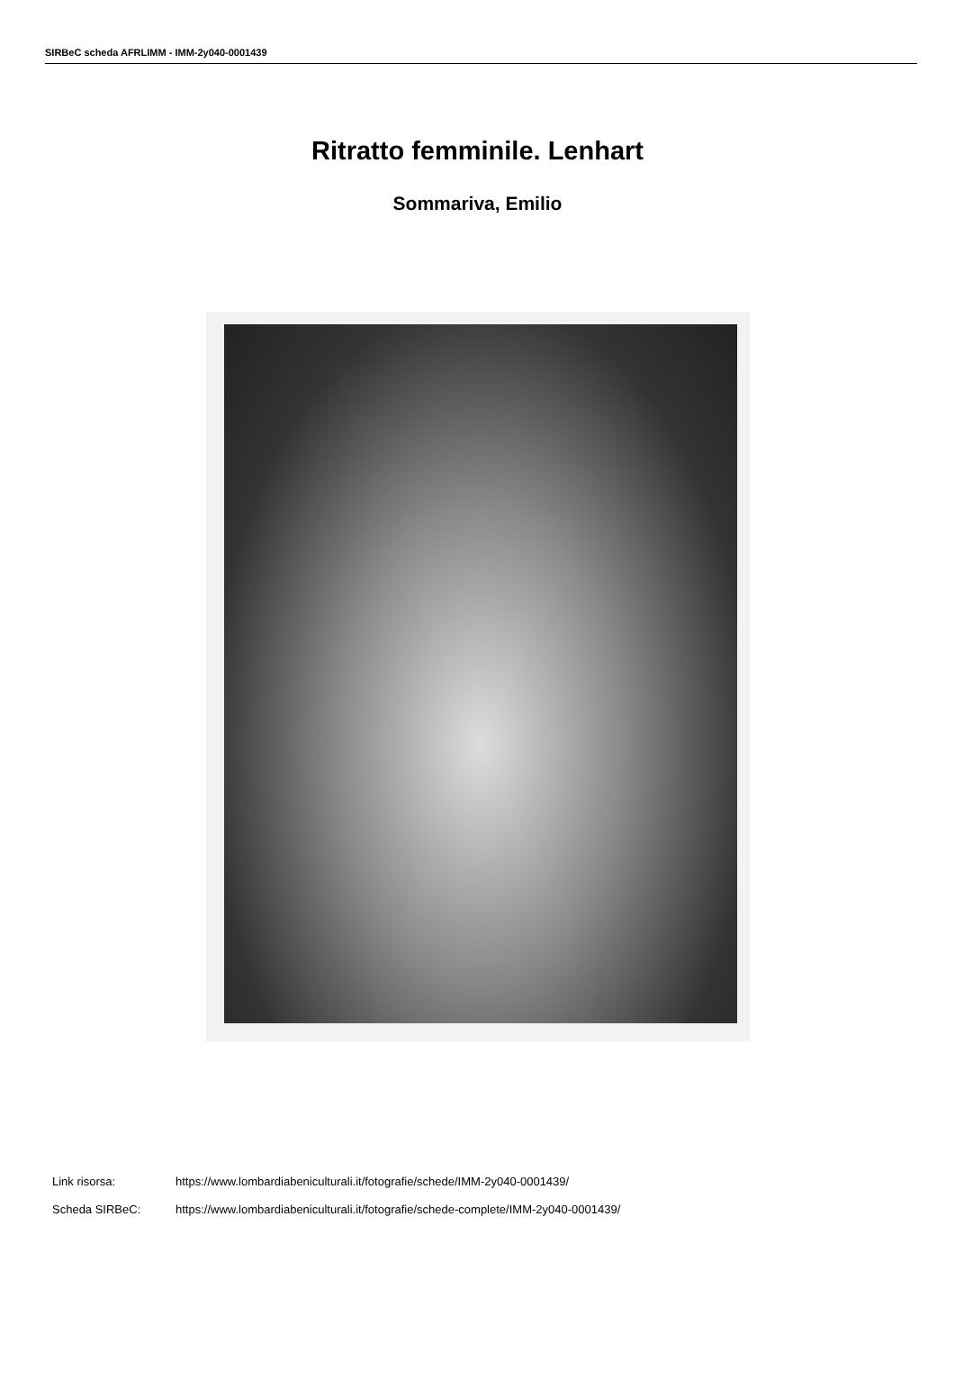SIRBeC scheda AFRLIMM - IMM-2y040-0001439
Ritratto femminile. Lenhart
Sommariva, Emilio
Link risorsa: https://www.lombardiabeniculturali.it/fotografie/schede/IMM-2y040-0001439/
Scheda SIRBeC: https://www.lombardiabeniculturali.it/fotografie/schede-complete/IMM-2y040-0001439/